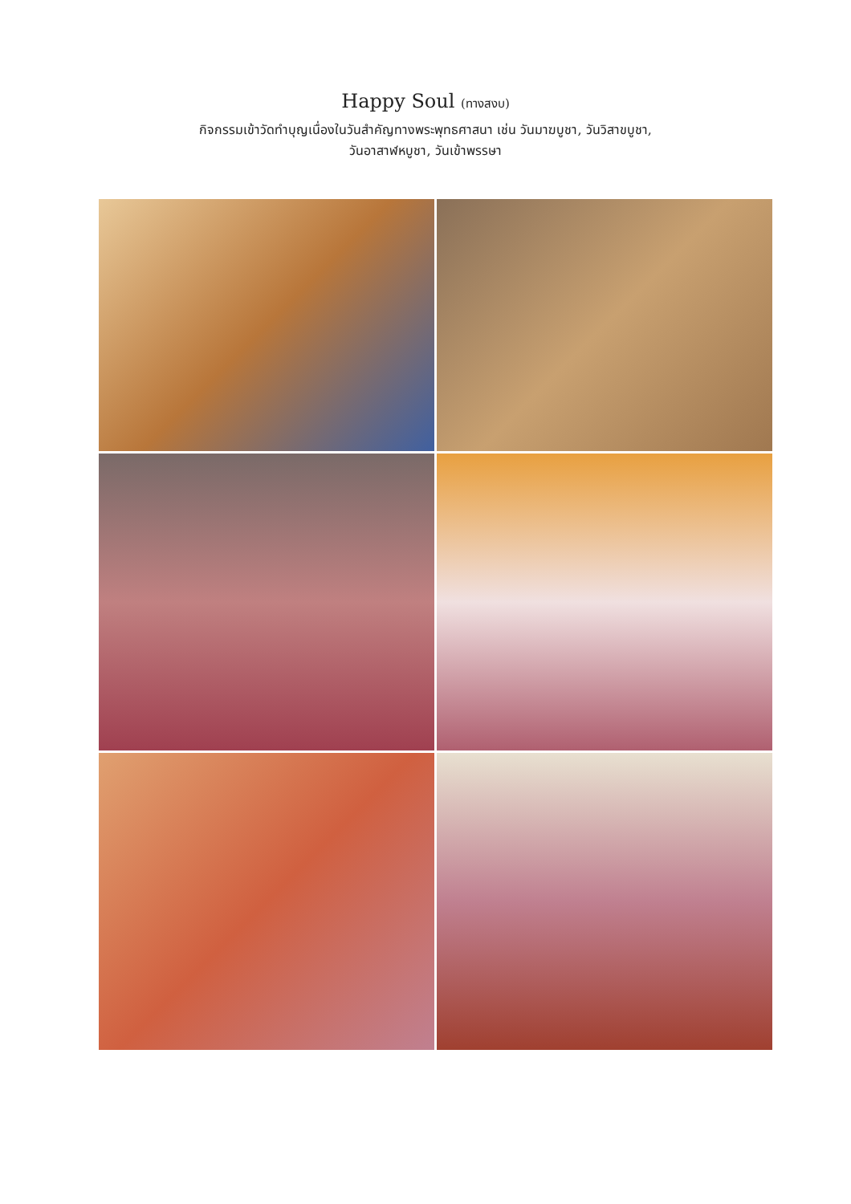Happy Soul (ทางสงบ)
กิจกรรมเข้าวัดทำบุญเนื่องในวันสำคัญทางพระพุทธศาสนา เช่น วันมาฆบูชา, วันวิสาขบูชา,
วันอาสาฬหบูชา, วันเข้าพรรษา